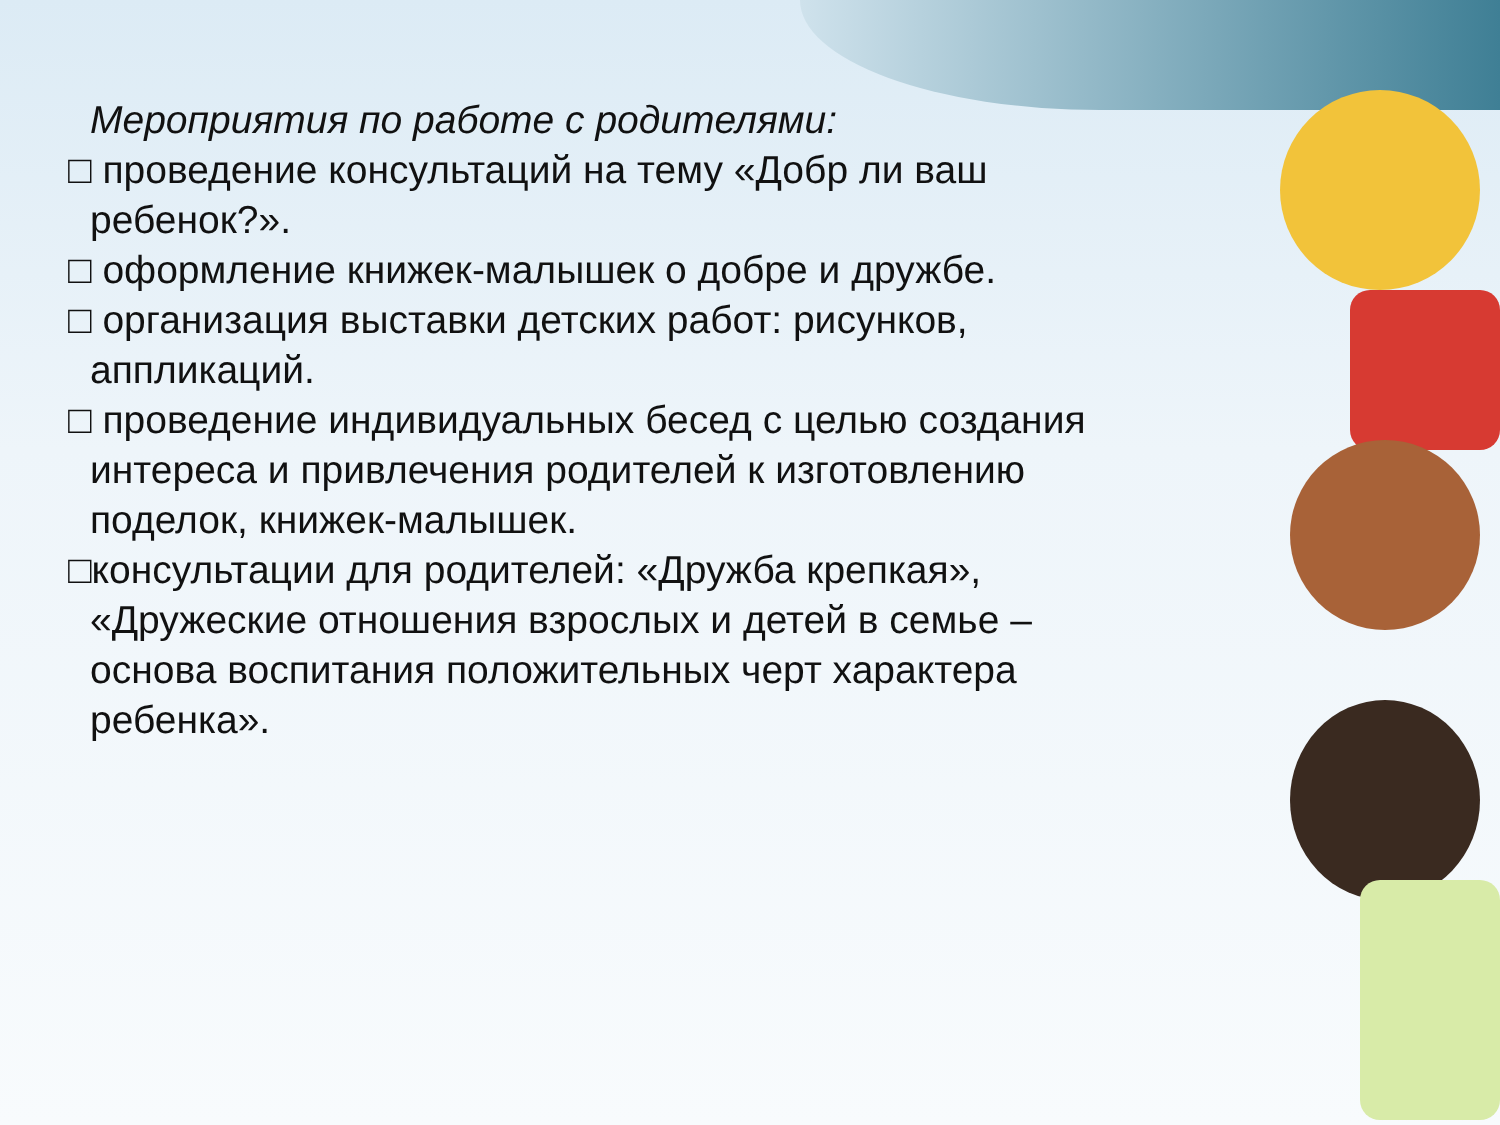Мероприятия по работе с родителями:
□ проведение консультаций на тему «Добр ли ваш ребенок?».
□ оформление книжек-малышек о добре и дружбе.
□ организация выставки детских работ: рисунков, аппликаций.
□ проведение индивидуальных бесед с целью создания интереса и привлечения родителей к изготовлению поделок, книжек-малышек.
□консультации для родителей: «Дружба крепкая», «Дружеские отношения взрослых и детей в семье – основа воспитания положительных черт характера ребенка».